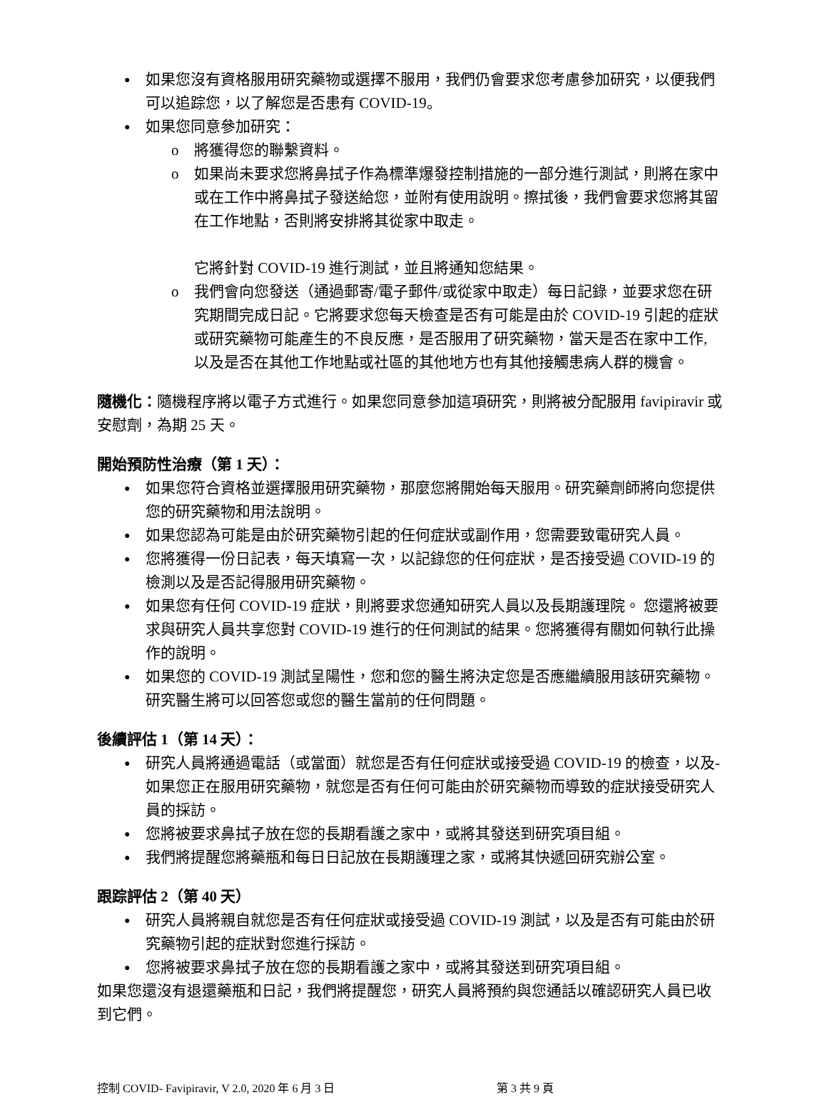如果您沒有資格服用研究藥物或選擇不服用，我們仍會要求您考慮參加研究，以便我們可以追踪您，以了解您是否患有 COVID-19。
如果您同意參加研究：
將獲得您的聯繫資料。
如果尚未要求您將鼻拭子作為標準爆發控制措施的一部分進行測試，則將在家中或在工作中將鼻拭子發送給您，並附有使用說明。擦拭後，我們會要求您將其留在工作地點，否則將安排將其從家中取走。
它將針對 COVID-19 進行測試，並且將通知您結果。
我們會向您發送（通過郵寄/電子郵件/或從家中取走）每日記錄，並要求您在研究期間完成日記。它將要求您每天檢查是否有可能是由於 COVID-19 引起的症狀或研究藥物可能產生的不良反應，是否服用了研究藥物，當天是否在家中工作, 以及是否在其他工作地點或社區的其他地方也有其他接觸患病人群的機會。
隨機化：隨機程序將以電子方式進行。如果您同意參加這項研究，則將被分配服用 favipiravir 或安慰劑，為期 25 天。
開始預防性治療（第 1 天）：
如果您符合資格並選擇服用研究藥物，那麼您將開始每天服用。研究藥劑師將向您提供您的研究藥物和用法說明。
如果您認為可能是由於研究藥物引起的任何症狀或副作用，您需要致電研究人員。
您將獲得一份日記表，每天填寫一次，以記錄您的任何症狀，是否接受過 COVID-19 的檢測以及是否記得服用研究藥物。
如果您有任何 COVID-19 症狀，則將要求您通知研究人員以及長期護理院。 您還將被要求與研究人員共享您對 COVID-19 進行的任何測試的結果。您將獲得有關如何執行此操作的說明。
如果您的 COVID-19 測試呈陽性，您和您的醫生將決定您是否應繼續服用該研究藥物。研究醫生將可以回答您或您的醫生當前的任何問題。
後續評估 1（第 14 天）：
研究人員將通過電話（或當面）就您是否有任何症狀或接受過 COVID-19 的檢查，以及-如果您正在服用研究藥物，就您是否有任何可能由於研究藥物而導致的症狀接受研究人員的採訪。
您將被要求鼻拭子放在您的長期看護之家中，或將其發送到研究項目組。
我們將提醒您將藥瓶和每日日記放在長期護理之家，或將其快遞回研究辦公室。
跟踪評估 2（第 40 天）
研究人員將親自就您是否有任何症狀或接受過 COVID-19 測試，以及是否有可能由於研究藥物引起的症狀對您進行採訪。
您將被要求鼻拭子放在您的長期看護之家中，或將其發送到研究項目組。
如果您還沒有退還藥瓶和日記，我們將提醒您，研究人員將預約與您通話以確認研究人員已收到它們。
控制 COVID- Favipiravir, V 2.0, 2020 年 6 月 3 日 第 3 共 9 頁